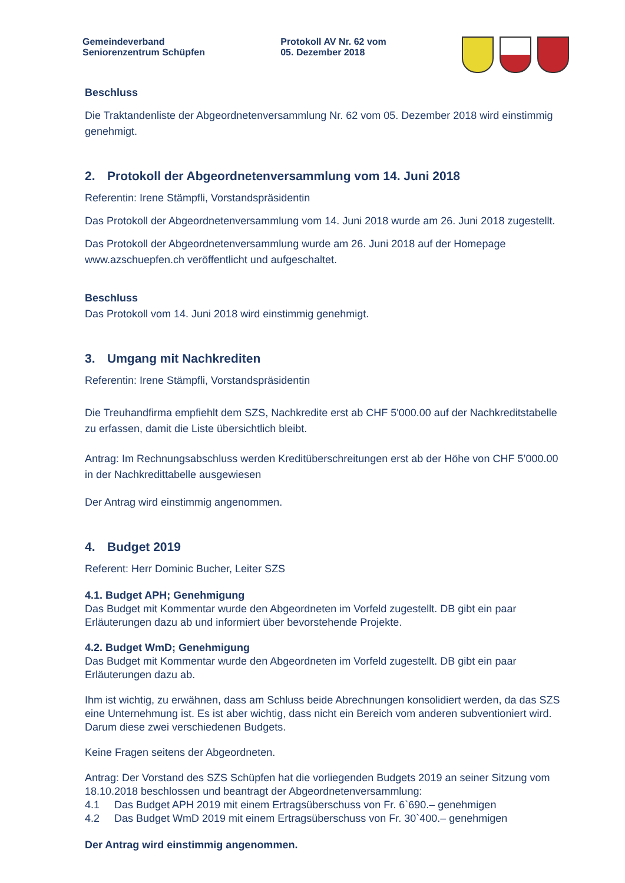Gemeindeverband
Seniorenzentrum Schüpfen
Protokoll AV Nr. 62 vom
05. Dezember 2018
Beschluss
Die Traktandenliste der Abgeordnetenversammlung Nr. 62 vom 05. Dezember 2018 wird einstimmig genehmigt.
2. Protokoll der Abgeordnetenversammlung vom 14. Juni 2018
Referentin: Irene Stämpfli, Vorstandspräsidentin
Das Protokoll der Abgeordnetenversammlung vom 14. Juni 2018 wurde am 26. Juni 2018 zugestellt.
Das Protokoll der Abgeordnetenversammlung wurde am 26. Juni 2018 auf der Homepage www.azschuepfen.ch veröffentlicht und aufgeschaltet.
Beschluss
Das Protokoll vom 14. Juni 2018 wird einstimmig genehmigt.
3. Umgang mit Nachkrediten
Referentin: Irene Stämpfli, Vorstandspräsidentin
Die Treuhandfirma empfiehlt dem SZS, Nachkredite erst ab CHF 5'000.00 auf der Nachkreditstabelle zu erfassen, damit die Liste übersichtlich bleibt.
Antrag: Im Rechnungsabschluss werden Kreditüberschreitungen erst ab der Höhe von CHF 5’000.00 in der Nachkredittabelle ausgewiesen
Der Antrag wird einstimmig angenommen.
4. Budget 2019
Referent: Herr Dominic Bucher, Leiter SZS
4.1. Budget APH; Genehmigung
Das Budget mit Kommentar wurde den Abgeordneten im Vorfeld zugestellt. DB gibt ein paar Erläuterungen dazu ab und informiert über bevorstehende Projekte.
4.2. Budget WmD; Genehmigung
Das Budget mit Kommentar wurde den Abgeordneten im Vorfeld zugestellt. DB gibt ein paar Erläuterungen dazu ab.
Ihm ist wichtig, zu erwähnen, dass am Schluss beide Abrechnungen konsolidiert werden, da das SZS eine Unternehmung ist. Es ist aber wichtig, dass nicht ein Bereich vom anderen subventioniert wird. Darum diese zwei verschiedenen Budgets.
Keine Fragen seitens der Abgeordneten.
Antrag: Der Vorstand des SZS Schüpfen hat die vorliegenden Budgets 2019 an seiner Sitzung vom 18.10.2018 beschlossen und beantragt der Abgeordnetenversammlung:
4.1 Das Budget APH 2019 mit einem Ertragsüberschuss von Fr. 6`690.– genehmigen
4.2 Das Budget WmD 2019 mit einem Ertragsüberschuss von Fr. 30`400.– genehmigen
Der Antrag wird einstimmig angenommen.